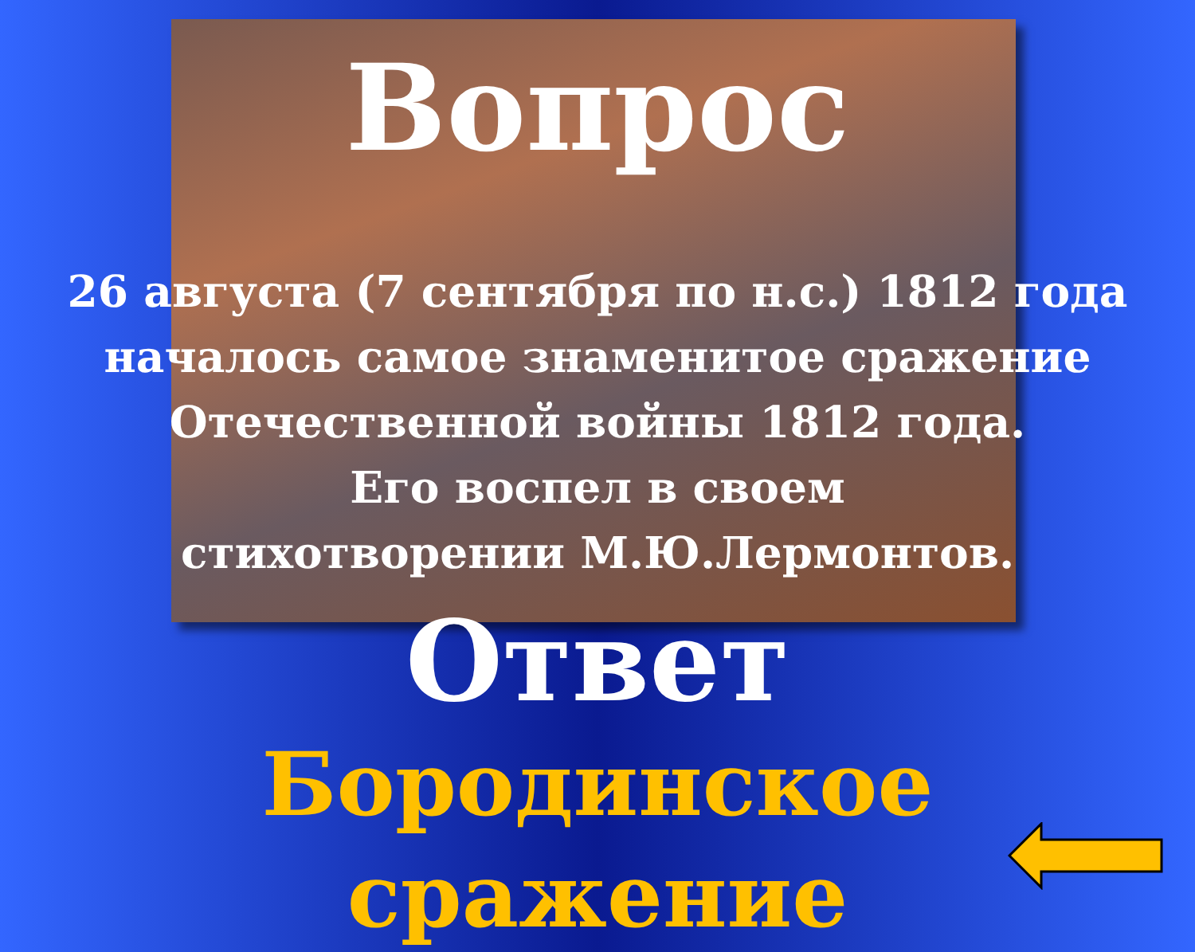Вопрос
26 августа (7 сентября по н.с.) 1812 года
началось самое знаменитое сражение
Отечественной войны 1812 года.
Его воспел в своем
стихотворении М.Ю.Лермонтов.
Ответ
Бородинское сражение